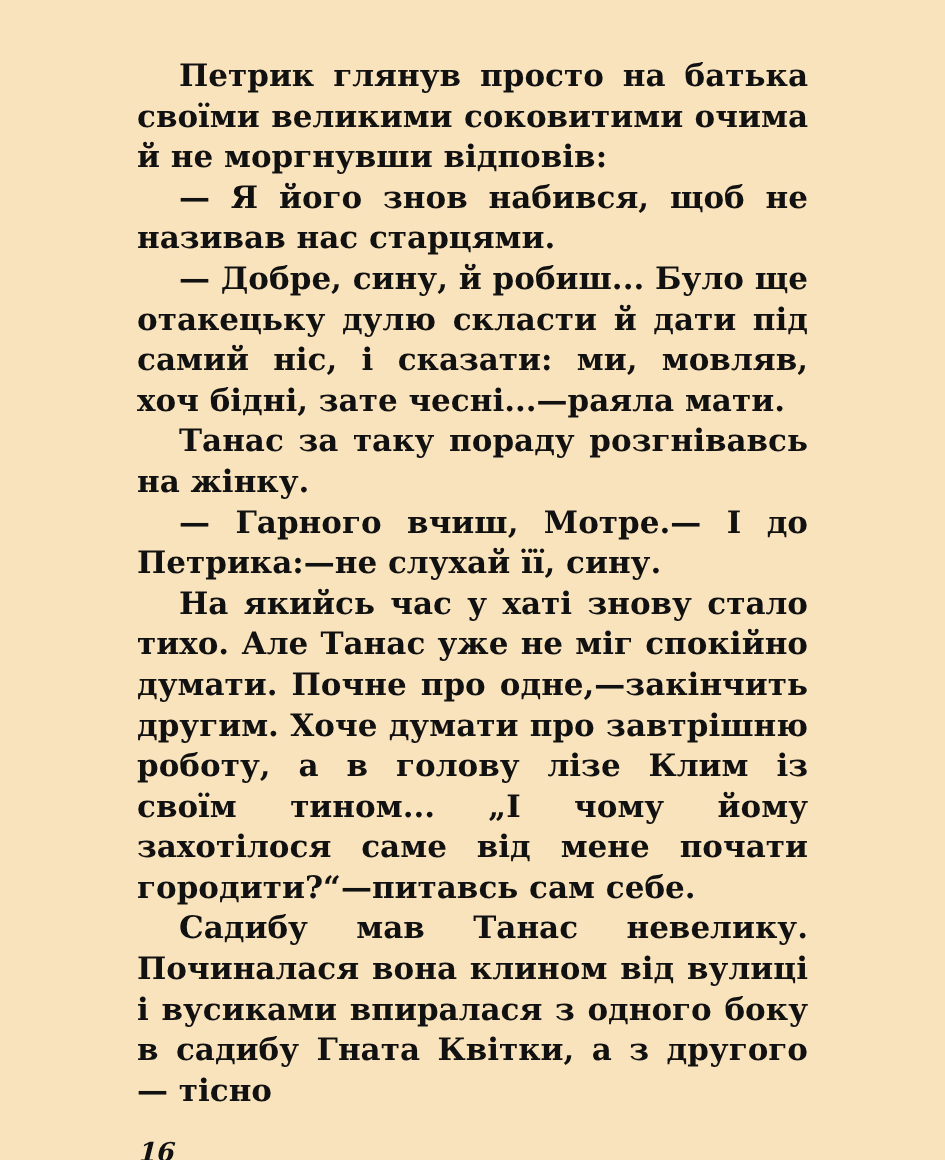Петрик глянув просто на батька своїми великими соковитими очима й не моргнувши відповів:
— Я його знов набився, щоб не називав нас старцями.
— Добре, сину, й робиш... Було ще отакецьку дулю скласти й дати під самий ніс, і сказати: ми, мовляв, хоч бідні, зате чесні...—раяла мати.
Танас за таку пораду розгнівавсь на жінку.
— Гарного вчиш, Мотре.— І до Петрика:—не слухай її, сину.
На якийсь час у хаті знову стало тихо. Але Танас уже не міг спокійно думати. Почне про одне,—закінчить другим. Хоче думати про завтрішню роботу, а в голову лізе Клим із своїм тином... „І чому йому захотілося саме від мене почати городити?“—питавсь сам себе.
Садибу мав Танас невелику. Починалася вона клином від вулиці і вусиками впиралася з одного боку в садибу Гната Квітки, а з другого — тісно
16